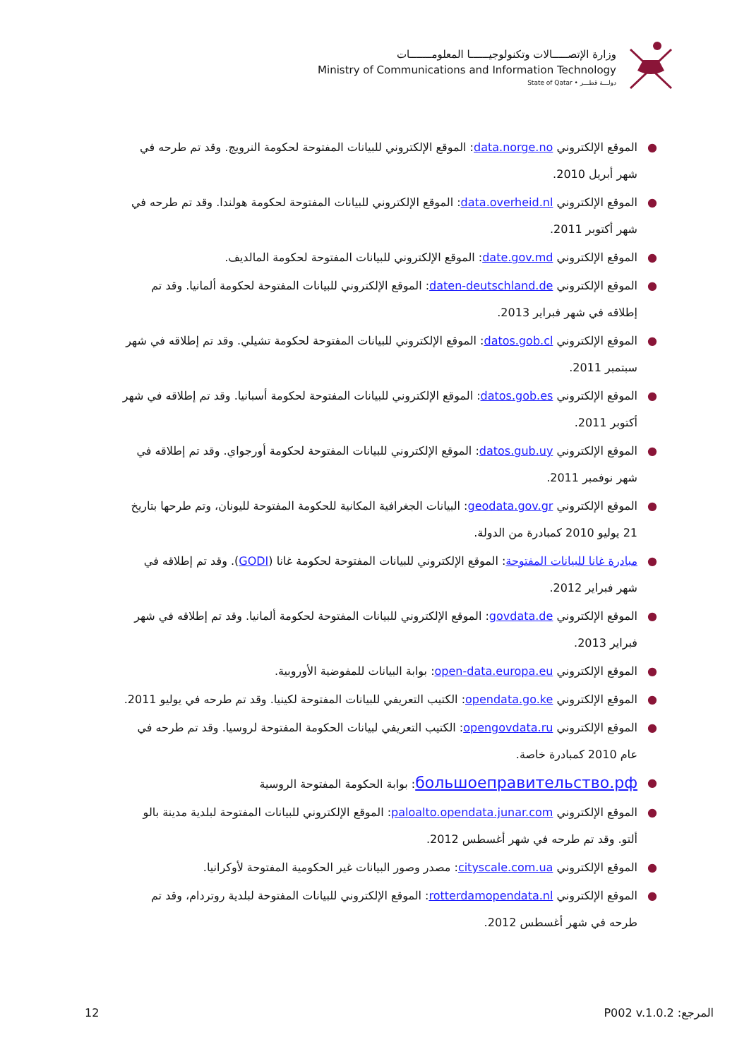وزارة الإتصـــــالات وتكنولوجيــــــا المعلومـــــــات
Ministry of Communications and Information Technology
State of Qatar • دولـــة قطـــر
● الموقع الإلكتروني data.norge.no: الموقع الإلكتروني للبيانات المفتوحة لحكومة النرويج. وقد تم طرحه في شهر أبريل 2010.
● الموقع الإلكتروني data.overheid.nl: الموقع الإلكتروني للبيانات المفتوحة لحكومة هولندا. وقد تم طرحه في شهر أكتوبر 2011.
● الموقع الإلكتروني date.gov.md: الموقع الإلكتروني للبيانات المفتوحة لحكومة المالديف.
● الموقع الإلكتروني daten-deutschland.de: الموقع الإلكتروني للبيانات المفتوحة لحكومة ألمانيا. وقد تم إطلاقه في شهر فبراير 2013.
● الموقع الإلكتروني datos.gob.cl: الموقع الإلكتروني للبيانات المفتوحة لحكومة تشيلي. وقد تم إطلاقه في شهر سبتمبر 2011.
● الموقع الإلكتروني datos.gob.es: الموقع الإلكتروني للبيانات المفتوحة لحكومة أسبانيا. وقد تم إطلاقه في شهر أكتوبر 2011.
● الموقع الإلكتروني datos.gub.uy: الموقع الإلكتروني للبيانات المفتوحة لحكومة أورجواي. وقد تم إطلاقه في شهر نوفمبر 2011.
● الموقع الإلكتروني geodata.gov.gr: البيانات الجغرافية المكانية للحكومة المفتوحة لليونان، وتم طرحها بتاريخ 21 يوليو 2010 كمبادرة من الدولة.
● مبادرة غانا للبيانات المفتوحة: الموقع الإلكتروني للبيانات المفتوحة لحكومة غانا (GODI). وقد تم إطلاقه في شهر فبراير 2012.
● الموقع الإلكتروني govdata.de: الموقع الإلكتروني للبيانات المفتوحة لحكومة ألمانيا. وقد تم إطلاقه في شهر فبراير 2013.
● الموقع الإلكتروني open-data.europa.eu: بوابة البيانات للمفوضية الأوروبية.
● الموقع الإلكتروني opendata.go.ke: الكتيب التعريفي للبيانات المفتوحة لكينيا. وقد تم طرحه في يوليو 2011.
● الموقع الإلكتروني opengovdata.ru: الكتيب التعريفي لبيانات الحكومة المفتوحة لروسيا. وقد تم طرحه في عام 2010 كمبادرة خاصة.
● большоеправительство.рф: بوابة الحكومة المفتوحة الروسية
● الموقع الإلكتروني paloalto.opendata.junar.com: الموقع الإلكتروني للبيانات المفتوحة لبلدية مدينة بالو ألتو. وقد تم طرحه في شهر أغسطس 2012.
● الموقع الإلكتروني cityscale.com.ua: مصدر وصور البيانات غير الحكومية المفتوحة لأوكرانيا.
● الموقع الإلكتروني rotterdamopendata.nl: الموقع الإلكتروني للبيانات المفتوحة لبلدية روتردام، وقد تم طرحه في شهر أغسطس 2012.
12 المرجع: P002 v.1.0.2